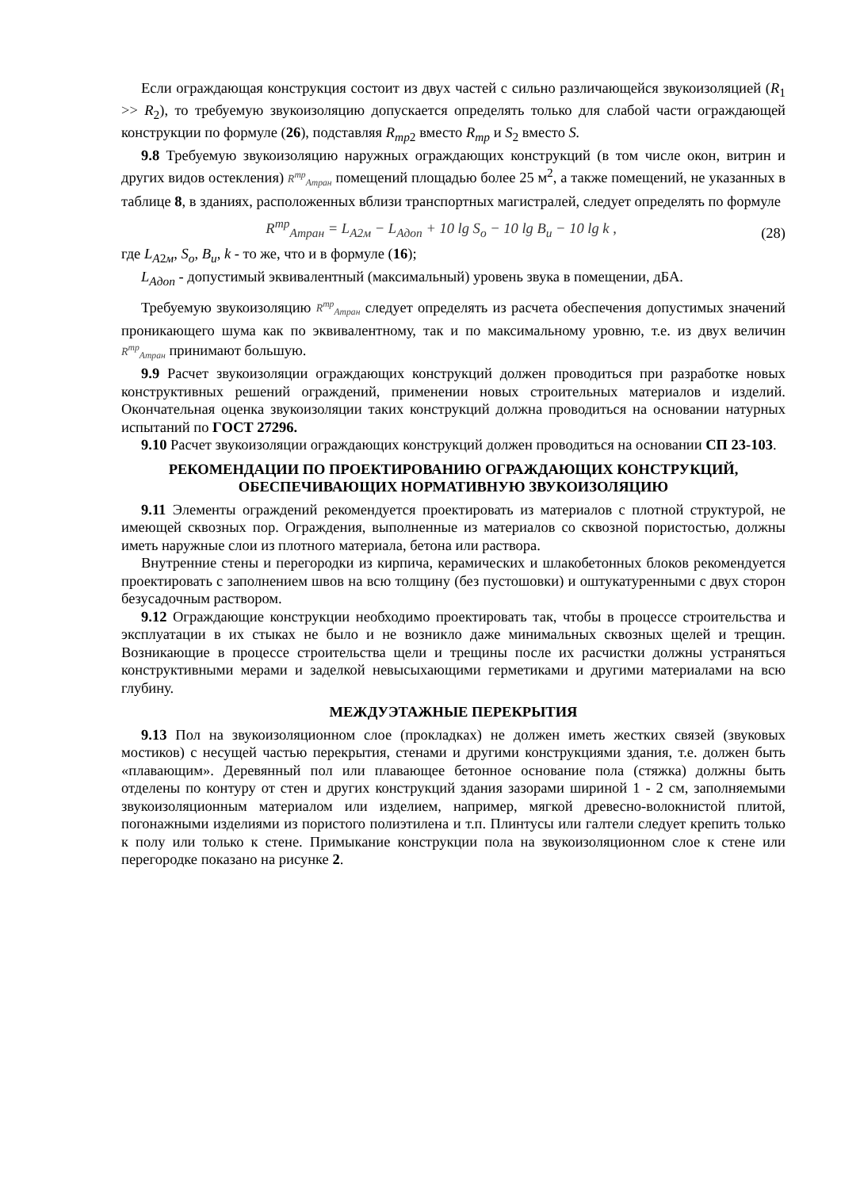Если ограждающая конструкция состоит из двух частей с сильно различающейся звукоизоляцией (R<sub>1</sub> >> R<sub>2</sub>), то требуемую звукоизоляцию допускается определять только для слабой части ограждающей конструкции по формуле (26), подставляя R<sub>тр</sub><sub>2</sub> вместо R<sub>тр</sub> и S<sub>2</sub> вместо S.
9.8 Требуемую звукоизоляцию наружных ограждающих конструкций (в том числе окон, витрин и других видов остекления) R<sup>тр</sup><sub>Aтран</sub> помещений площадью более 25 м<sup>2</sup>, а также помещений, не указанных в таблице 8, в зданиях, расположенных вблизи транспортных магистралей, следует определять по формуле
R<sup>тр</sup><sub>Aтран</sub> = L<sub>A2м</sub> − L<sub>Aдоп</sub> + 10 lg S<sub>o</sub> − 10 lg B<sub>u</sub> − 10 lg k , (28)
где L<sub>A2м</sub>, S<sub>o</sub>, B<sub>u</sub>, k - то же, что и в формуле (16);
L<sub>Aдоп</sub> - допустимый эквивалентный (максимальный) уровень звука в помещении, дБА.
Требуемую звукоизоляцию R<sup>тр</sup><sub>Aтран</sub> следует определять из расчета обеспечения допустимых значений проникающего шума как по эквивалентному, так и по максимальному уровню, т.е. из двух величин R<sup>тр</sup><sub>Aтран</sub> принимают большую.
9.9 Расчет звукоизоляции ограждающих конструкций должен проводиться при разработке новых конструктивных решений ограждений, применении новых строительных материалов и изделий. Окончательная оценка звукоизоляции таких конструкций должна проводиться на основании натурных испытаний по ГОСТ 27296.
9.10 Расчет звукоизоляции ограждающих конструкций должен проводиться на основании СП 23-103.
РЕКОМЕНДАЦИИ ПО ПРОЕКТИРОВАНИЮ ОГРАЖДАЮЩИХ КОНСТРУКЦИЙ, ОБЕСПЕЧИВАЮЩИХ НОРМАТИВНУЮ ЗВУКОИЗОЛЯЦИЮ
9.11 Элементы ограждений рекомендуется проектировать из материалов с плотной структурой, не имеющей сквозных пор. Ограждения, выполненные из материалов со сквозной пористостью, должны иметь наружные слои из плотного материала, бетона или раствора.
Внутренние стены и перегородки из кирпича, керамических и шлакобетонных блоков рекомендуется проектировать с заполнением швов на всю толщину (без пустошовки) и оштукатуренными с двух сторон безусадочным раствором.
9.12 Ограждающие конструкции необходимо проектировать так, чтобы в процессе строительства и эксплуатации в их стыках не было и не возникло даже минимальных сквозных щелей и трещин. Возникающие в процессе строительства щели и трещины после их расчистки должны устраняться конструктивными мерами и заделкой невысыхающими герметиками и другими материалами на всю глубину.
МЕЖДУЭТАЖНЫЕ ПЕРЕКРЫТИЯ
9.13 Пол на звукоизоляционном слое (прокладках) не должен иметь жестких связей (звуковых мостиков) с несущей частью перекрытия, стенами и другими конструкциями здания, т.е. должен быть «плавающим». Деревянный пол или плавающее бетонное основание пола (стяжка) должны быть отделены по контуру от стен и других конструкций здания зазорами шириной 1 - 2 см, заполняемыми звукоизоляционным материалом или изделием, например, мягкой древесно-волокнистой плитой, погонажными изделиями из пористого полиэтилена и т.п. Плинтусы или галтели следует крепить только к полу или только к стене. Примыкание конструкции пола на звукоизоляционном слое к стене или перегородке показано на рисунке 2.